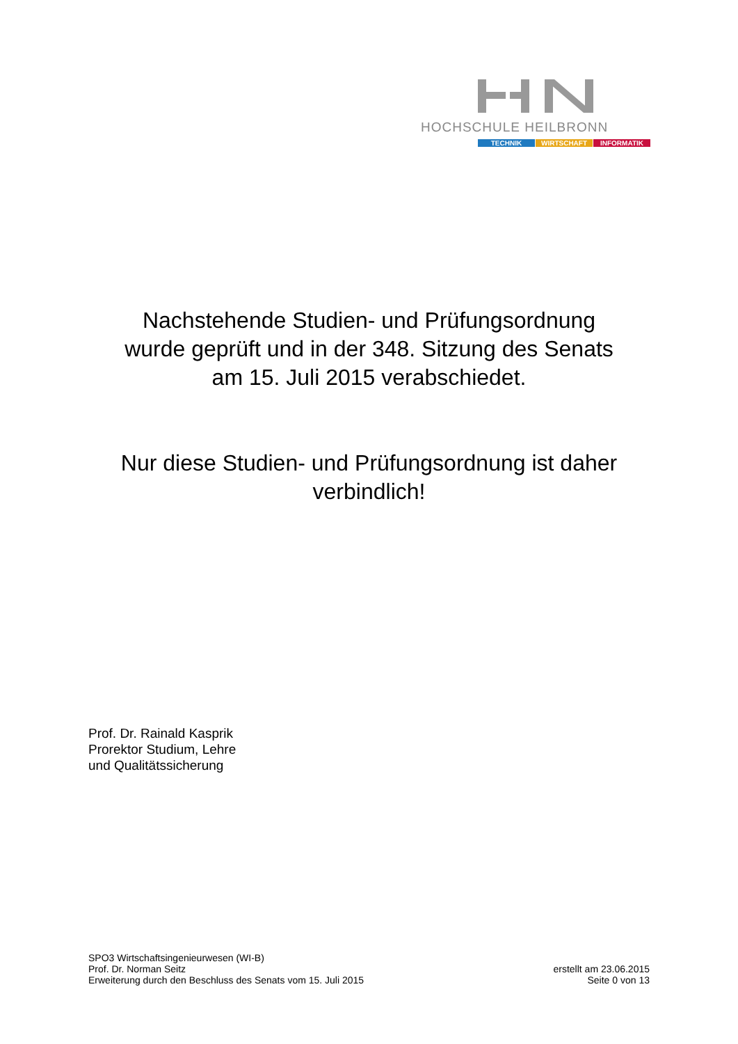HOCHSCHULE HEILBRONN
TECHNIK WIRTSCHAFT INFORMATIK
Nachstehende Studien- und Prüfungsordnung
wurde geprüft und in der 348. Sitzung des Senats
am 15. Juli 2015 verabschiedet.
Nur diese Studien- und Prüfungsordnung ist daher
verbindlich!
Prof. Dr. Rainald Kasprik
Prorektor Studium, Lehre
und Qualitätssicherung
SPO3 Wirtschaftsingenieurwesen (WI-B)
Prof. Dr. Norman Seitz
Erweiterung durch den Beschluss des Senats vom 15. Juli 2015
erstellt am 23.06.2015
Seite 0 von 13